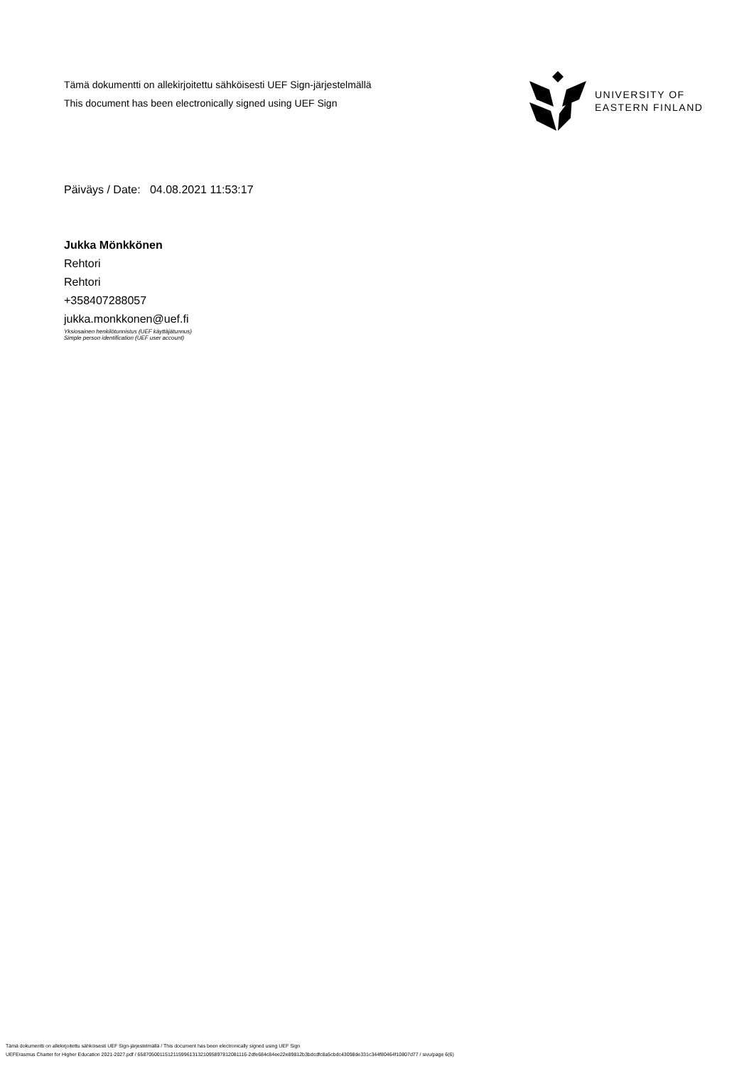Tämä dokumentti on allekirjoitettu sähköisesti UEF Sign-järjestelmällä
This document has been electronically signed using UEF Sign
UNIVERSITY OF
EASTERN FINLAND
Päiväys / Date: 04.08.2021 11:53:17
Jukka Mönkkönen
Rehtori
Rehtori
+358407288057
jukka.monkkonen@uef.fi
Yksiosainen henkilötunnistus (UEF käyttäjätunnus)
Simple person identification (UEF user account)
Tämä dokumentti on allekirjoitettu sähköisesti UEF Sign-järjestelmällä / This document has been electronically signed using UEF Sign
UEFErasmus Charter for Higher Education 2021-2027.pdf / 65870500115121159961313210958978120811​16-2dfe684c84ee22e89812b3bdcdfc8a5cbdc43098de331c344f80464f10807d77 / sivu/page 6(6)